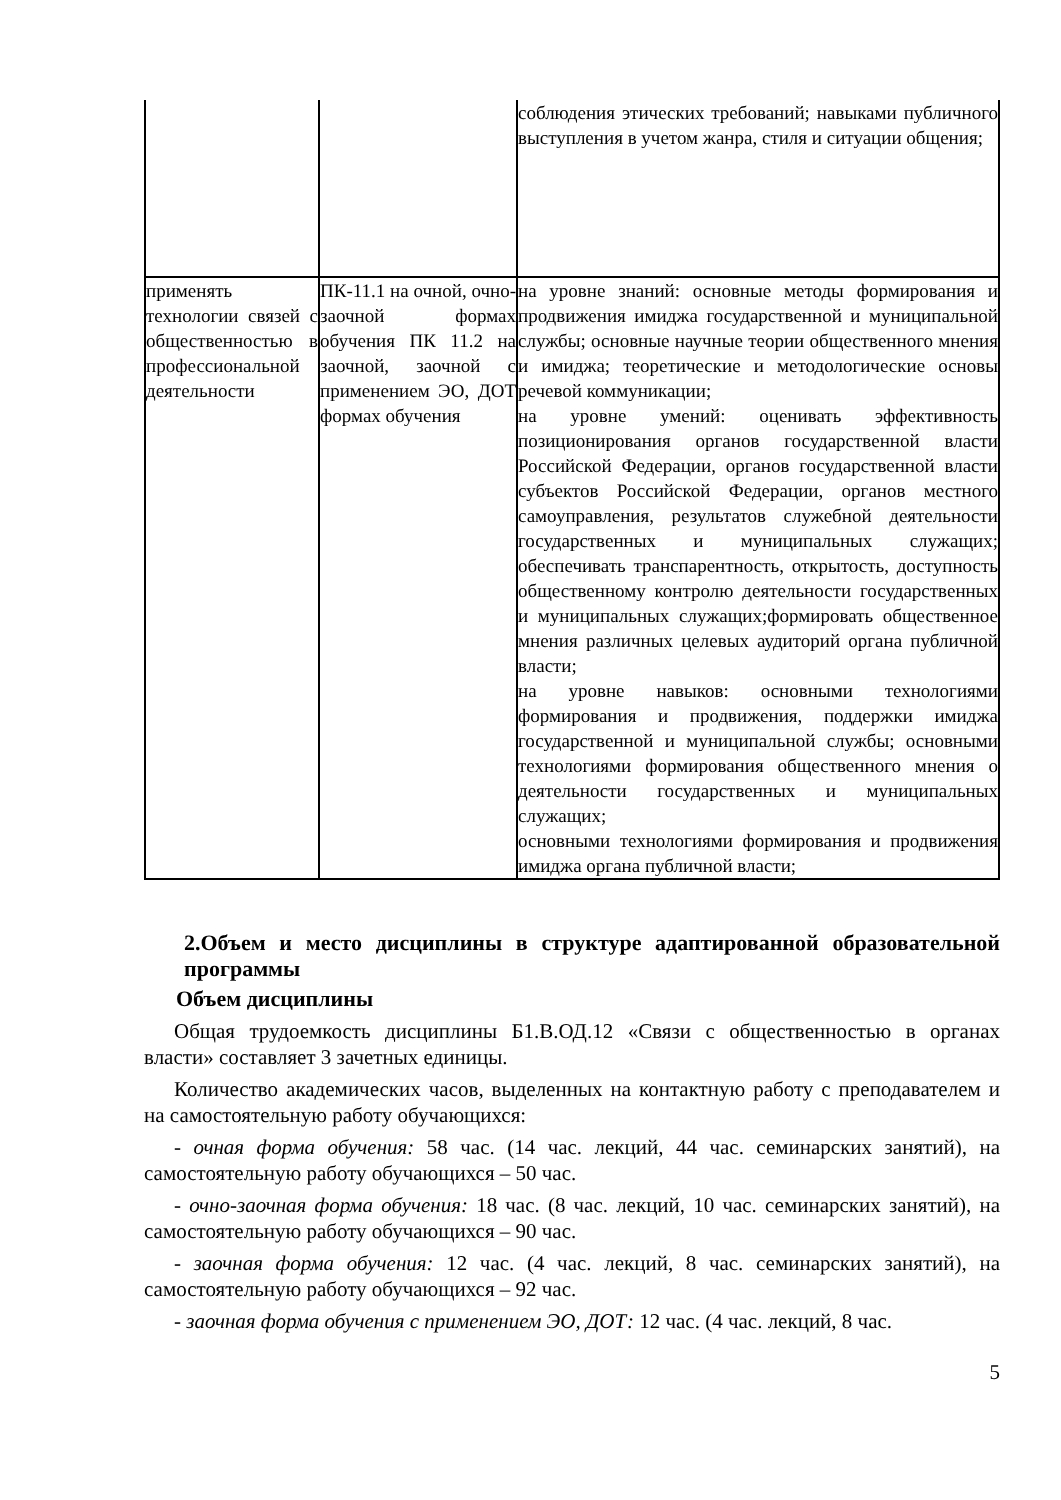| | | соблюдения этических требований; навыками публичного выступления в учетом жанра, стиля и ситуации общения; |
| применять технологии связей с общественностью в профессиональной деятельности | ПК-11.1 на очной, очно-заочной формах обучения ПК 11.2 на заочной, заочной с применением ЭО, ДОТ формах обучения | на уровне знаний: основные методы формирования и продвижения имиджа государственной и муниципальной службы; основные научные теории общественного мнения и имиджа; теоретические и методологические основы речевой коммуникации; на уровне умений: оценивать эффективность позиционирования органов государственной власти Российской Федерации, органов государственной власти субъектов Российской Федерации, органов местного самоуправления, результатов служебной деятельности государственных и муниципальных служащих; обеспечивать транспарентность, открытость, доступность общественному контролю деятельности государственных и муниципальных служащих;формировать общественное мнения различных целевых аудиторий органа публичной власти; на уровне навыков: основными технологиями формирования и продвижения, поддержки имиджа государственной и муниципальной службы; основными технологиями формирования общественного мнения о деятельности государственных и муниципальных служащих; основными технологиями формирования и продвижения имиджа органа публичной власти; |
2.Объем и место дисциплины в структуре адаптированной образовательной программы
Объем дисциплины
Общая трудоемкость дисциплины Б1.В.ОД.12 «Связи с общественностью в органах власти» составляет 3 зачетных единицы.
Количество академических часов, выделенных на контактную работу с преподавателем и на самостоятельную работу обучающихся:
- очная форма обучения: 58 час. (14 час. лекций, 44 час. семинарских занятий), на самостоятельную работу обучающихся – 50 час.
- очно-заочная форма обучения: 18 час. (8 час. лекций, 10 час. семинарских занятий), на самостоятельную работу обучающихся – 90 час.
- заочная форма обучения: 12 час. (4 час. лекций, 8 час. семинарских занятий), на самостоятельную работу обучающихся – 92 час.
- заочная форма обучения с применением ЭО, ДОТ: 12 час. (4 час. лекций, 8 час.
5